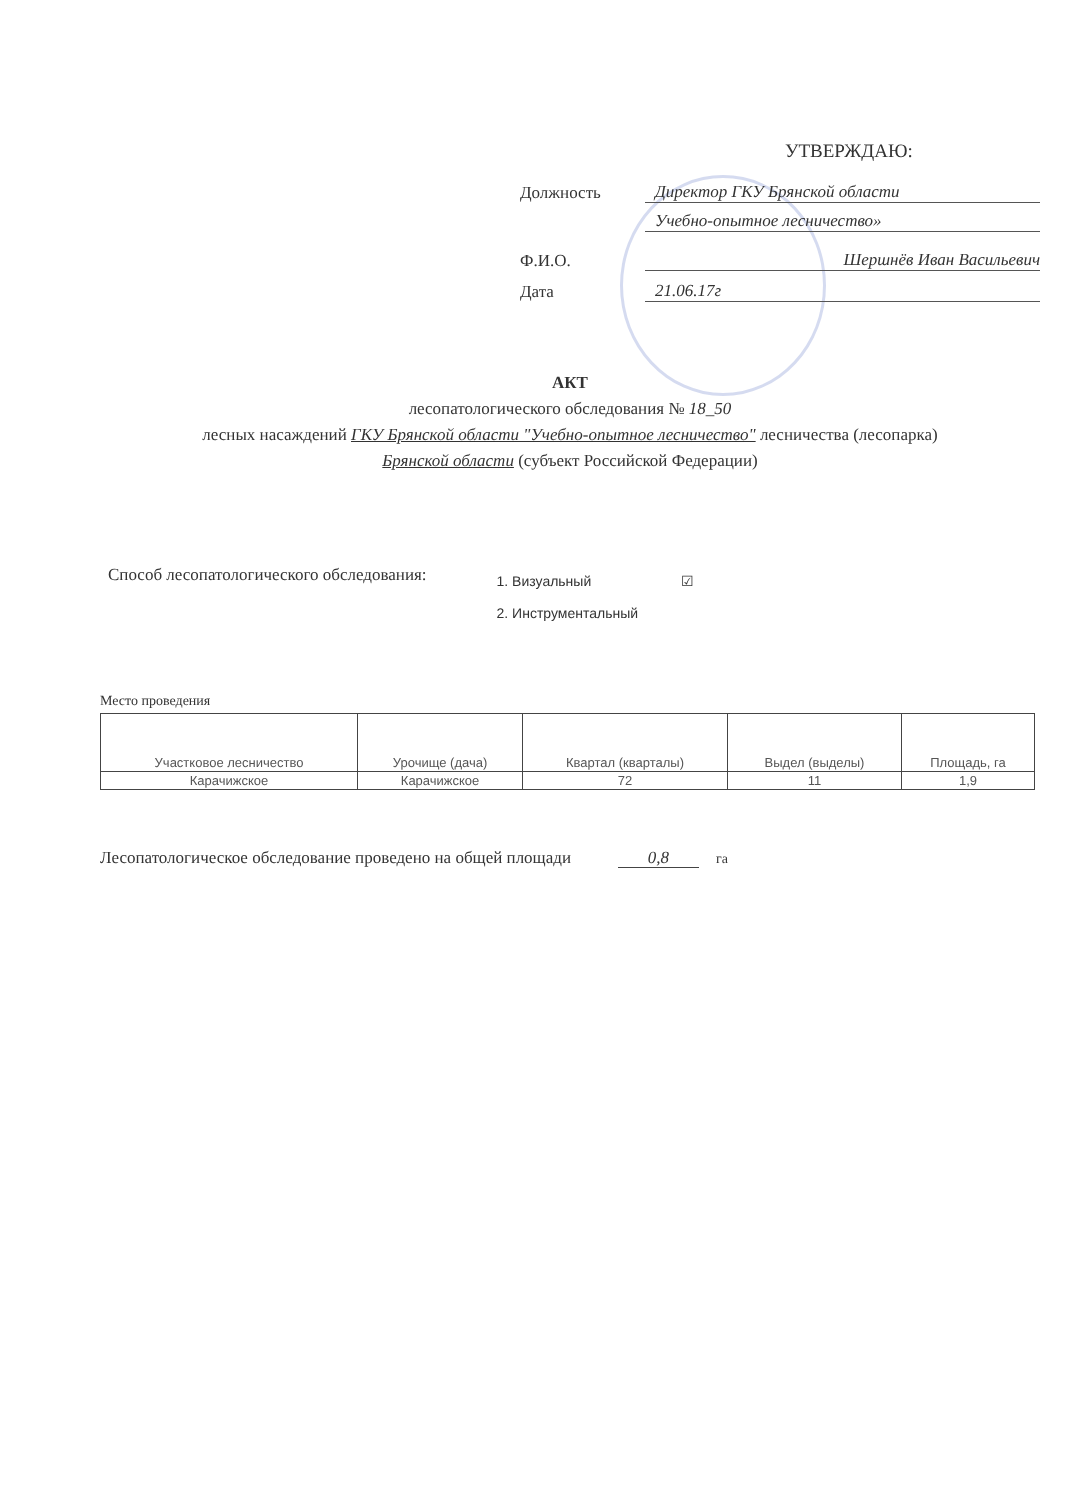УТВЕРЖДАЮ:
Должность Директор ГКУ Брянской области
Учебно-опытное лесничество»
Ф.И.О. Шершнёв Иван Васильевич
Дата 21.06.17г
АКТ
лесопатологического обследования № 18_50
лесных насаждений ГКУ Брянской области "Учебно-опытное лесничество" лесничества (лесопарка)
Брянской области (субъект Российской Федерации)
Способ лесопатологического обследования:
1. Визуальный ☑
2. Инструментальный
Место проведения
| Участковое лесничество | Урочище (дача) | Квартал (кварталы) | Выдел (выделы) | Площадь, га |
| --- | --- | --- | --- | --- |
| Карачижское | Карачижское | 72 | 11 | 1,9 |
Лесопатологическое обследование проведено на общей площади 0,8 га